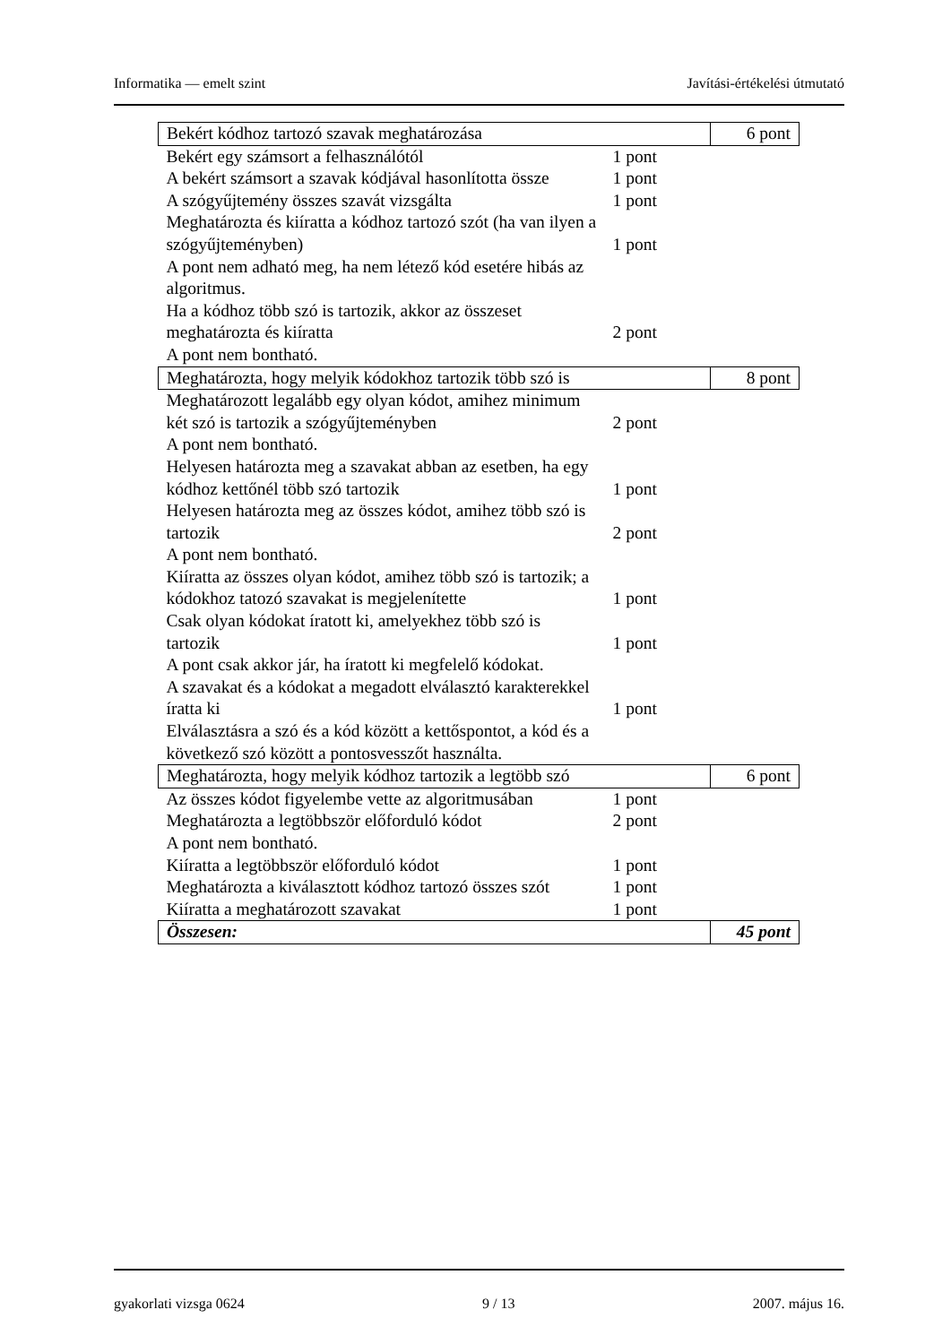Informatika — emelt szint Javítási-értékelési útmutató
| Bekért kódhoz tartozó szavak meghatározása | | 6 pont |
| Bekért egy számsort a felhasználótól | 1 pont | |
| A bekért számsort a szavak kódjával hasonlította össze | 1 pont | |
| A szógyűjtemény összes szavát vizsgálta | 1 pont | |
| Meghatározta és kiíratta a kódhoz tartozó szót (ha van ilyen a szógyűjteményben) | 1 pont | |
| A pont nem adható meg, ha nem létező kód esetére hibás az algoritmus. | | |
| Ha a kódhoz több szó is tartozik, akkor az összeset meghatározta és kiíratta | 2 pont | |
| A pont nem bontható. | | |
| Meghatározta, hogy melyik kódokhoz tartozik több szó is | | 8 pont |
| Meghatározott legalább egy olyan kódot, amihez minimum két szó is tartozik a szógyűjteményben | 2 pont | |
| A pont nem bontható. | | |
| Helyesen határozta meg a szavakat abban az esetben, ha egy kódhoz kettőnél több szó tartozik | 1 pont | |
| Helyesen határozta meg az összes kódot, amihez több szó is tartozik | 2 pont | |
| A pont nem bontható. | | |
| Kiíratta az összes olyan kódot, amihez több szó is tartozik; a kódokhoz tatozó szavakat is megjelenítette | 1 pont | |
| Csak olyan kódokat íratott ki, amelyekhez több szó is tartozik | 1 pont | |
| A pont csak akkor jár, ha íratott ki megfelelő kódokat. | | |
| A szavakat és a kódokat a megadott elválasztó karakterekkel íratta ki | 1 pont | |
| Elválasztásra a szó és a kód között a kettőspontot, a kód és a következő szó között a pontosvesszőt használta. | | |
| Meghatározta, hogy melyik kódhoz tartozik a legtöbb szó | | 6 pont |
| Az összes kódot figyelembe vette az algoritmusában | 1 pont | |
| Meghatározta a legtöbbször előforduló kódot | 2 pont | |
| A pont nem bontható. | | |
| Kiíratta a legtöbbször előforduló kódot | 1 pont | |
| Meghatározta a kiválasztott kódhoz tartozó összes szót | 1 pont | |
| Kiíratta a meghatározott szavakat | 1 pont | |
| Összesen: | | 45 pont |
gyakorlati vizsga 0624 9 / 13 2007. május 16.